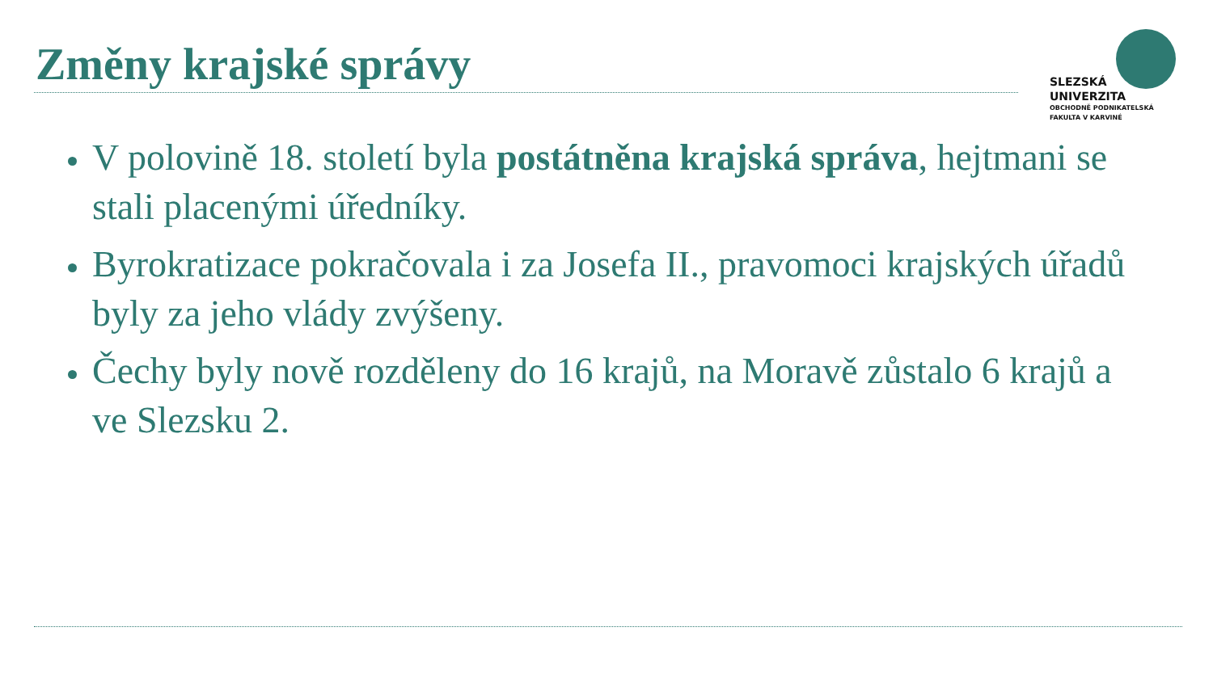Změny krajské správy
SLEZSKÁ
UNIVERZITA
OBCHODNĚ PODNIKATELSKÁ
FAKULTA V KARVINÉ
V polovině 18. století byla postátněna krajská správa, hejtmani se stali placenými úředníky.
Byrokratizace pokračovala i za Josefa II., pravomoci krajských úřadů byly za jeho vlády zvýšeny.
Čechy byly nově rozděleny do 16 krajů, na Moravě zůstalo 6 krajů a ve Slezsku 2.